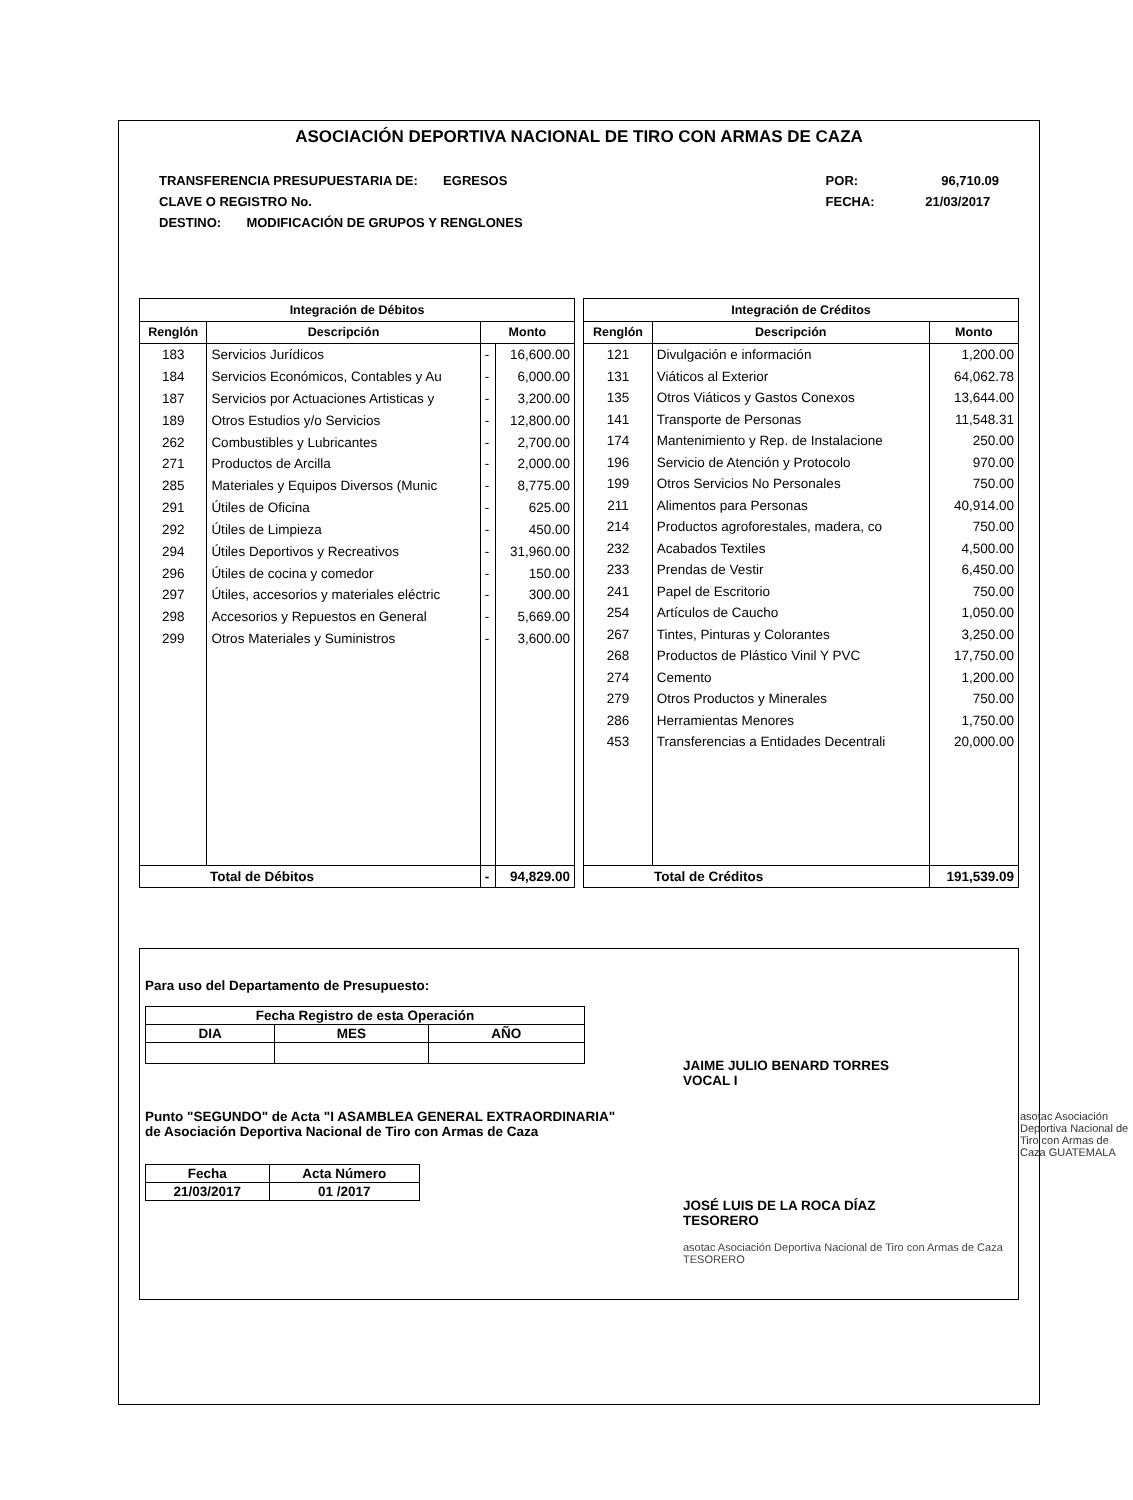ASOCIACIÓN DEPORTIVA NACIONAL DE TIRO CON ARMAS DE CAZA
TRANSFERENCIA PRESUPUESTARIA DE: EGRESOS
CLAVE O REGISTRO No.
DESTINO: MODIFICACIÓN DE GRUPOS Y RENGLONES
POR: 96,710.09
FECHA: 21/03/2017
| Integración de Débitos | | | |
| --- | --- | --- | --- |
| Renglón | Descripción | Monto | |
| 183 | Servicios Jurídicos | - | 16,600.00 |
| 184 | Servicios Económicos, Contables y Au | - | 6,000.00 |
| 187 | Servicios por Actuaciones Artisticas y | - | 3,200.00 |
| 189 | Otros Estudios y/o Servicios | - | 12,800.00 |
| 262 | Combustibles y Lubricantes | - | 2,700.00 |
| 271 | Productos de Arcilla | - | 2,000.00 |
| 285 | Materiales y Equipos Diversos (Munic | - | 8,775.00 |
| 291 | Útiles de Oficina | - | 625.00 |
| 292 | Útiles de Limpieza | - | 450.00 |
| 294 | Útiles Deportivos y Recreativos | - | 31,960.00 |
| 296 | Útiles de cocina y comedor | - | 150.00 |
| 297 | Útiles, accesorios y materiales eléctric | - | 300.00 |
| 298 | Accesorios y Repuestos en General | - | 5,669.00 |
| 299 | Otros Materiales y Suministros | - | 3,600.00 |
| Total de Débitos | | - | 94,829.00 |
| Integración de Créditos | | |
| --- | --- | --- |
| Renglón | Descripción | Monto |
| 121 | Divulgación e información | 1,200.00 |
| 131 | Viáticos al Exterior | 64,062.78 |
| 135 | Otros Viáticos y Gastos Conexos | 13,644.00 |
| 141 | Transporte de Personas | 11,548.31 |
| 174 | Mantenimiento y Rep. de Instalacione | 250.00 |
| 196 | Servicio de Atención y Protocolo | 970.00 |
| 199 | Otros Servicios No Personales | 750.00 |
| 211 | Alimentos para Personas | 40,914.00 |
| 214 | Productos agroforestales, madera, co | 750.00 |
| 232 | Acabados Textiles | 4,500.00 |
| 233 | Prendas de Vestir | 6,450.00 |
| 241 | Papel de Escritorio | 750.00 |
| 254 | Artículos de Caucho | 1,050.00 |
| 267 | Tintes, Pinturas y Colorantes | 3,250.00 |
| 268 | Productos de Plástico Vinil Y PVC | 17,750.00 |
| 274 | Cemento | 1,200.00 |
| 279 | Otros Productos y Minerales | 750.00 |
| 286 | Herramientas Menores | 1,750.00 |
| 453 | Transferencias a Entidades Decentrali | 20,000.00 |
| Total de Créditos | | 191,539.09 |
Para uso del Departamento de Presupuesto:
| Fecha Registro de esta Operación | | |
| --- | --- | --- |
| DIA | MES | AÑO |
Punto "SEGUNDO" de Acta "I ASAMBLEA GENERAL EXTRAORDINARIA"
de Asociación Deportiva Nacional de Tiro con Armas de Caza
| Fecha | Acta Número |
| --- | --- |
| 21/03/2017 | 01 /2017 |
JAIME JULIO BENARD TORRES
VOCAL I
JOSÉ LUIS DE LA ROCA DÍAZ
TESORERO
asotac Asociación Deportiva Nacional de Tiro con Armas de Caza TESORERO
asotac Asociación Deportiva Nacional de Tiro con Armas de Caza GUATEMALA